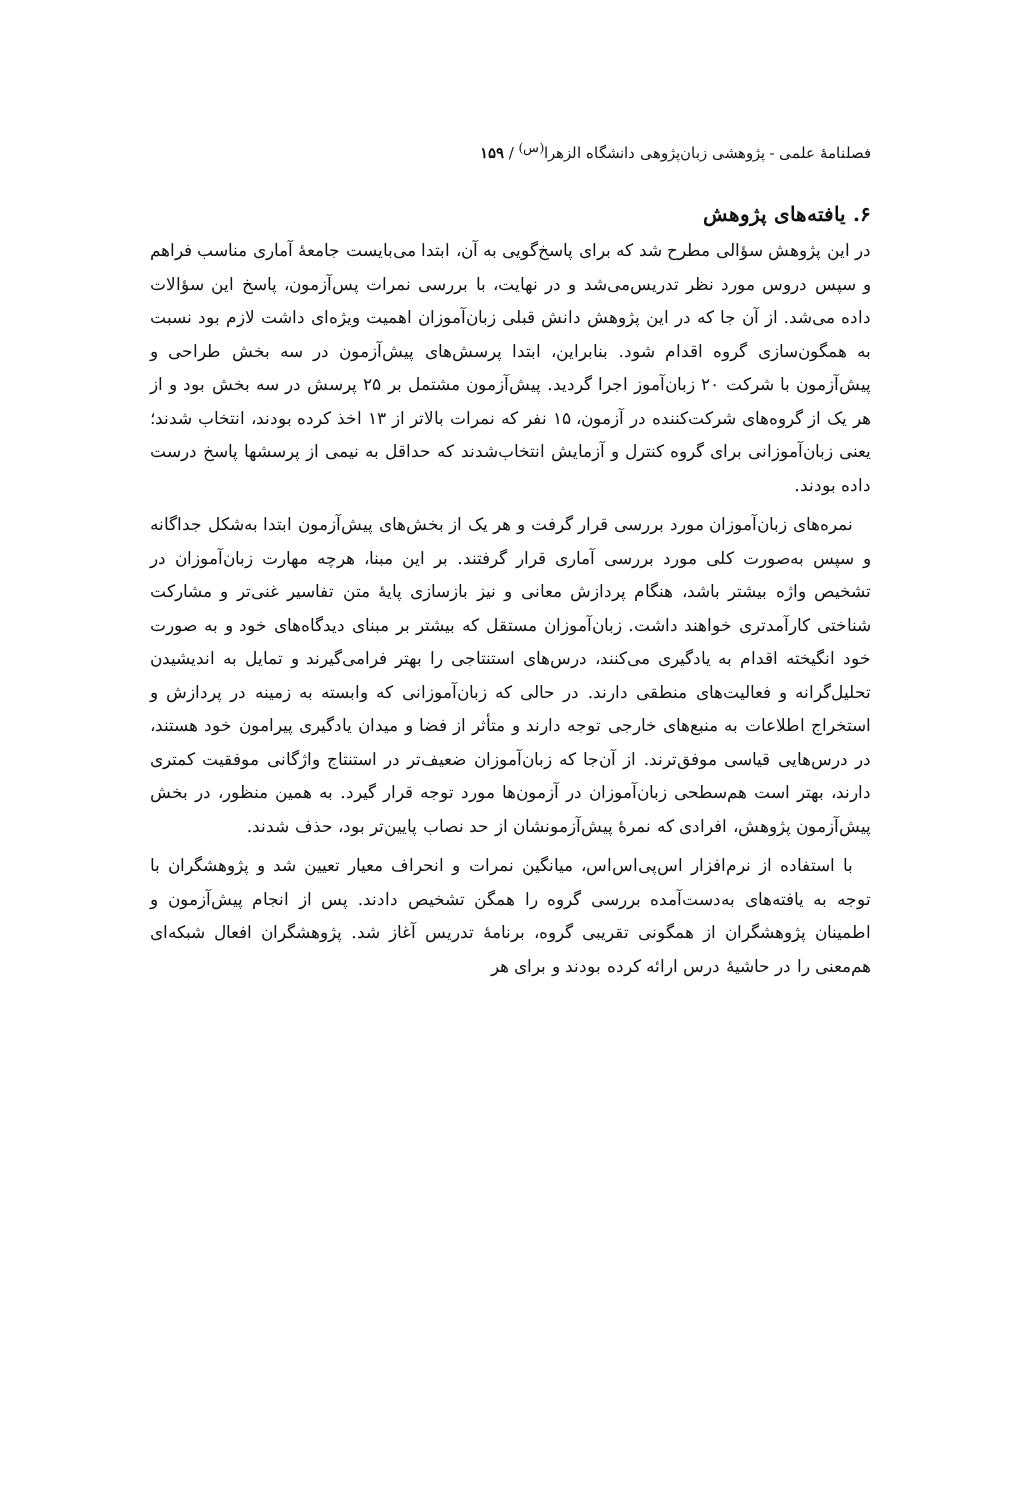فصلنامهٔ علمی - پژوهشی زبان‌پژوهی دانشگاه الزهرا<sup>(س)</sup> / ۱۵۹
۶. یافته‌های پژوهش
در این پژوهش سؤالی مطرح شد که برای پاسخ‌گویی به آن، ابتدا می‌بایست جامعهٔ آماری مناسب فراهم و سپس دروس مورد نظر تدریس‌می‌شد و در نهایت، با بررسی نمرات پس‌آزمون، پاسخ این سؤالات داده می‌شد. از آن جا که در این پژوهش دانش قبلی زبان‌آموزان اهمیت ویژه‌ای داشت لازم بود نسبت به همگون‌سازی گروه اقدام شود. بنابراین، ابتدا پرسش‌های پیش‌آزمون در سه بخش طراحی و پیش‌آزمون با شرکت ۲۰ زبان‌آموز اجرا گردید. پیش‌آزمون مشتمل بر ۲۵ پرسش در سه بخش بود و از هر یک از گروه‌های شرکت‌کننده در آزمون، ۱۵ نفر که نمرات بالاتر از ۱۳ اخذ کرده بودند، انتخاب شدند؛ یعنی زبان‌آموزانی برای گروه کنترل و آزمایش انتخاب‌شدند که حداقل به نیمی از پرسشها پاسخ درست داده بودند.
نمره‌های زبان‌آموزان مورد بررسی قرار گرفت و هر یک از بخش‌های پیش‌آزمون ابتدا به‌شکل جداگانه و سپس به‌صورت کلی مورد بررسی آماری قرار گرفتند. بر این مبنا، هرچه مهارت زبان‌آموزان در تشخیص واژه بیشتر باشد، هنگام پردازش معانی و نیز بازسازی پایهٔ متن تفاسیر غنی‌تر و مشارکت شناختی کارآمدتری خواهند داشت. زبان‌آموزان مستقل که بیشتر بر مبنای دیدگاه‌های خود و به صورت خود انگیخته اقدام به یادگیری می‌کنند، درس‌های استنتاجی را بهتر فرامی‌گیرند و تمایل به اندیشیدن تحلیل‌گرانه و فعالیت‌های منطقی دارند. در حالی که زبان‌آموزانی که وابسته به زمینه در پردازش و استخراج اطلاعات به منبع‌های خارجی توجه دارند و متأثر از فضا و میدان یادگیری پیرامون خود هستند، در درس‌هایی قیاسی موفق‌ترند. از آن‌جا که زبان‌آموزان ضعیف‌تر در استنتاج واژگانی موفقیت کمتری دارند، بهتر است هم‌سطحی زبان‌آموزان در آزمون‌ها مورد توجه قرار گیرد. به همین منظور، در بخش پیش‌آزمون پژوهش، افرادی که نمرهٔ پیش‌آزمونشان از حد نصاب پایین‌تر بود، حذف شدند.
با استفاده از نرم‌افزار اس‌پی‌اس‌اس، میانگین نمرات و انحراف معیار تعیین شد و پژوهشگران با توجه به یافته‌های به‌دست‌آمده بررسی گروه را همگن تشخیص دادند. پس از انجام پیش‌آزمون و اطمینان پژوهشگران از همگونی تقریبی گروه، برنامهٔ تدریس آغاز شد. پژوهشگران افعال شبکه‌ای هم‌معنی را در حاشیهٔ درس ارائه کرده بودند و برای هر